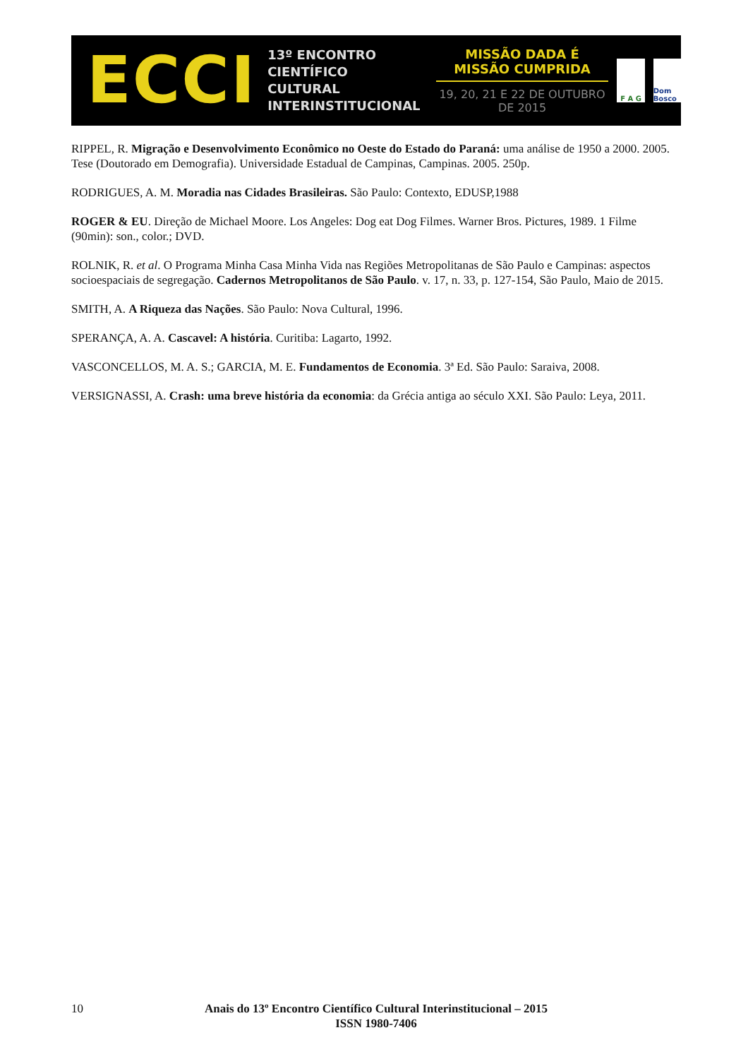ECCI
13º ENCONTRO
CIENTÍFICO CULTURAL
INTERINSTITUCIONAL
MISSÃO DADA É MISSÃO CUMPRIDA
19, 20, 21 E 22 DE OUTUBRO DE 2015
F A G Dom Bosco
RIPPEL, R. Migração e Desenvolvimento Econômico no Oeste do Estado do Paraná: uma análise de 1950 a 2000. 2005. Tese (Doutorado em Demografia). Universidade Estadual de Campinas, Campinas. 2005. 250p.
RODRIGUES, A. M. Moradia nas Cidades Brasileiras. São Paulo: Contexto, EDUSP,1988
ROGER & EU. Direção de Michael Moore. Los Angeles: Dog eat Dog Filmes. Warner Bros. Pictures, 1989. 1 Filme (90min): son., color.; DVD.
ROLNIK, R. et al. O Programa Minha Casa Minha Vida nas Regiões Metropolitanas de São Paulo e Campinas: aspectos socioespaciais de segregação. Cadernos Metropolitanos de São Paulo. v. 17, n. 33, p. 127-154, São Paulo, Maio de 2015.
SMITH, A. A Riqueza das Nações. São Paulo: Nova Cultural, 1996.
SPERANÇA, A. A. Cascavel: A história. Curitiba: Lagarto, 1992.
VASCONCELLOS, M. A. S.; GARCIA, M. E. Fundamentos de Economia. 3ª Ed. São Paulo: Saraiva, 2008.
VERSIGNASSI, A. Crash: uma breve história da economia: da Grécia antiga ao século XXI. São Paulo: Leya, 2011.
10
Anais do 13º Encontro Científico Cultural Interinstitucional – 2015
ISSN 1980-7406